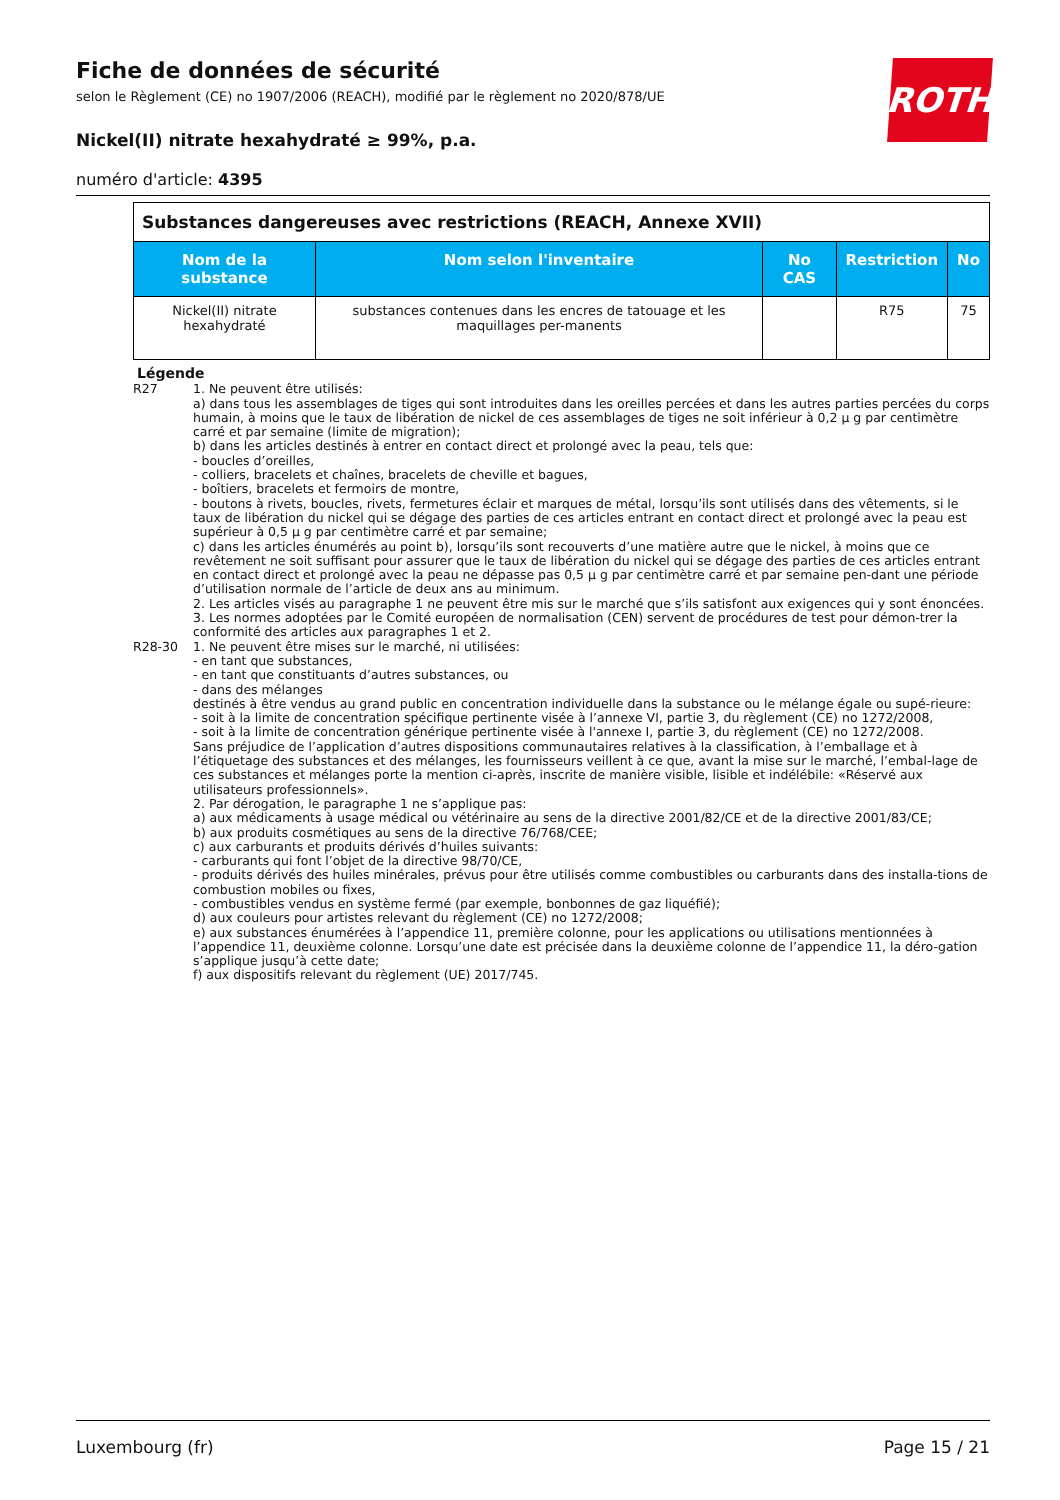ROTH
Fiche de données de sécurité
selon le Règlement (CE) no 1907/2006 (REACH), modifié par le règlement no 2020/878/UE
Nickel(II) nitrate hexahydraté ≥ 99%, p.a.
numéro d'article: 4395
| Substances dangereuses avec restrictions (REACH, Annexe XVII) | | | | |
| --- | --- | --- | --- | --- |
| Nom de la substance | Nom selon l'inventaire | No CAS | Restriction | No |
| Nickel(II) nitrate hexahydraté | substances contenues dans les encres de tatouage et les maquillages per-manents | | R75 | 75 |
Légende
R27 1. Ne peuvent être utilisés:
a) dans tous les assemblages de tiges qui sont introduites dans les oreilles percées et dans les autres parties percées du corps humain, à moins que le taux de libération de nickel de ces assemblages de tiges ne soit inférieur à 0,2 µ g par centimètre carré et par semaine (limite de migration);
b) dans les articles destinés à entrer en contact direct et prolongé avec la peau, tels que:
- boucles d’oreilles,
- colliers, bracelets et chaînes, bracelets de cheville et bagues,
- boîtiers, bracelets et fermoirs de montre,
- boutons à rivets, boucles, rivets, fermetures éclair et marques de métal, lorsqu’ils sont utilisés dans des vêtements, si le taux de libération du nickel qui se dégage des parties de ces articles entrant en contact direct et prolongé avec la peau est supérieur à 0,5 µ g par centimètre carré et par semaine;
c) dans les articles énumérés au point b), lorsqu’ils sont recouverts d’une matière autre que le nickel, à moins que ce revêtement ne soit suffisant pour assurer que le taux de libération du nickel qui se dégage des parties de ces articles entrant en contact direct et prolongé avec la peau ne dépasse pas 0,5 µ g par centimètre carré et par semaine pen-dant une période d’utilisation normale de l’article de deux ans au minimum.
2. Les articles visés au paragraphe 1 ne peuvent être mis sur le marché que s’ils satisfont aux exigences qui y sont énoncées.
3. Les normes adoptées par le Comité européen de normalisation (CEN) servent de procédures de test pour démon-trer la conformité des articles aux paragraphes 1 et 2.
R28-30 1. Ne peuvent être mises sur le marché, ni utilisées:
- en tant que substances,
- en tant que constituants d’autres substances, ou
- dans des mélanges
destinés à être vendus au grand public en concentration individuelle dans la substance ou le mélange égale ou supé-rieure:
- soit à la limite de concentration spécifique pertinente visée à l’annexe VI, partie 3, du règlement (CE) no 1272/2008,
- soit à la limite de concentration générique pertinente visée à l'annexe I, partie 3, du règlement (CE) no 1272/2008.
Sans préjudice de l’application d’autres dispositions communautaires relatives à la classification, à l’emballage et à l’étiquetage des substances et des mélanges, les fournisseurs veillent à ce que, avant la mise sur le marché, l’embal-lage de ces substances et mélanges porte la mention ci-après, inscrite de manière visible, lisible et indélébile: «Réservé aux utilisateurs professionnels».
2. Par dérogation, le paragraphe 1 ne s’applique pas:
a) aux médicaments à usage médical ou vétérinaire au sens de la directive 2001/82/CE et de la directive 2001/83/CE;
b) aux produits cosmétiques au sens de la directive 76/768/CEE;
c) aux carburants et produits dérivés d’huiles suivants:
- carburants qui font l’objet de la directive 98/70/CE,
- produits dérivés des huiles minérales, prévus pour être utilisés comme combustibles ou carburants dans des installa-tions de combustion mobiles ou fixes,
- combustibles vendus en système fermé (par exemple, bonbonnes de gaz liquéfié);
d) aux couleurs pour artistes relevant du règlement (CE) no 1272/2008;
e) aux substances énumérées à l’appendice 11, première colonne, pour les applications ou utilisations mentionnées à l’appendice 11, deuxième colonne. Lorsqu’une date est précisée dans la deuxième colonne de l’appendice 11, la déro-gation s’applique jusqu’à cette date;
f) aux dispositifs relevant du règlement (UE) 2017/745.
Luxembourg (fr) Page 15 / 21